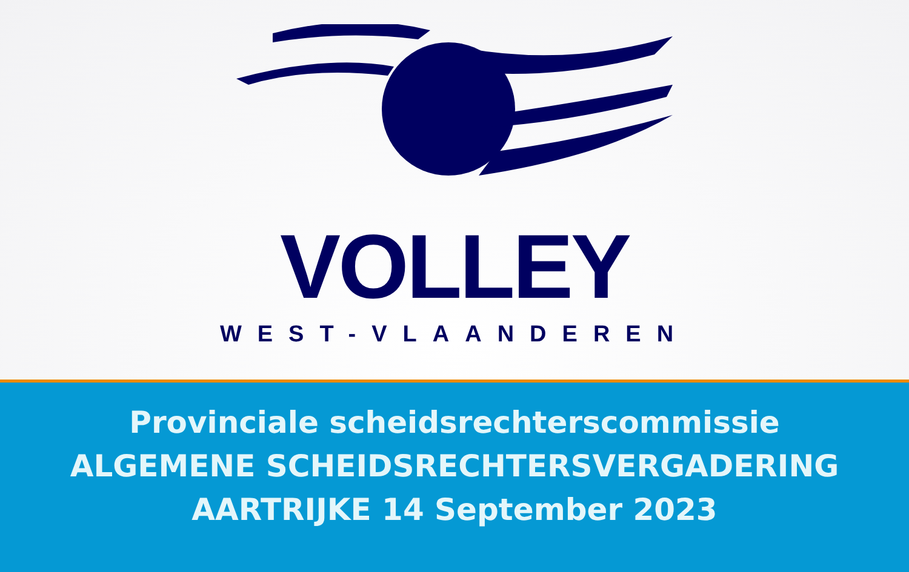VOLLEY
WEST-VLAANDEREN
Provinciale scheidsrechterscommissie
ALGEMENE SCHEIDSRECHTERSVERGADERING
AARTRIJKE 14 September 2023